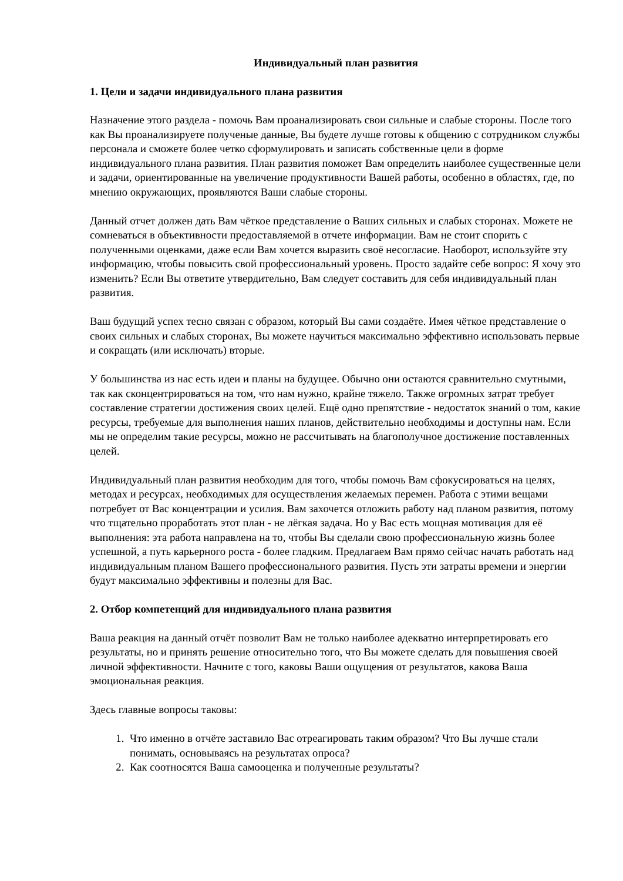Индивидуальный план развития
1. Цели и задачи индивидуального плана развития
Назначение этого раздела - помочь Вам проанализировать свои сильные и слабые стороны. После того как Вы проанализируете полученые данные, Вы будете лучше готовы к общению с сотрудником службы персонала и сможете более четко сформулировать и записать собственные цели в форме индивидуального плана развития. План развития поможет Вам определить наиболее существенные цели и задачи, ориентированные на увеличение продуктивности Вашей работы, особенно в областях, где, по мнению окружающих, проявляются Ваши слабые стороны.
Данный отчет должен дать Вам чёткое представление о Ваших сильных и слабых сторонах. Можете не сомневаться в объективности предоставляемой в отчете информации. Вам не стоит спорить с полученными оценками, даже если Вам хочется выразить своё несогласие. Наоборот, используйте эту информацию, чтобы повысить свой профессиональный уровень. Просто задайте себе вопрос: Я хочу это изменить? Если Вы ответите утвердительно, Вам следует составить для себя индивидуальный план развития.
Ваш будущий успех тесно связан с образом, который Вы сами создаёте. Имея чёткое представление о своих сильных и слабых сторонах, Вы можете научиться максимально эффективно использовать первые и сокращать (или исключать) вторые.
У большинства из нас есть идеи и планы на будущее. Обычно они остаются сравнительно смутными, так как сконцентрироваться на том, что нам нужно, крайне тяжело. Также огромных затрат требует составление стратегии достижения своих целей. Ещё одно препятствие - недостаток знаний о том, какие ресурсы, требуемые для выполнения наших планов, действительно необходимы и доступны нам. Если мы не определим такие ресурсы, можно не рассчитывать на благополучное достижение поставленных целей.
Индивидуальный план развития необходим для того, чтобы помочь Вам сфокусироваться на целях, методах и ресурсах, необходимых для осуществления желаемых перемен. Работа с этими вещами потребует от Вас концентрации и усилия. Вам захочется отложить работу над планом развития, потому что тщательно проработать этот план - не лёгкая задача. Но у Вас есть мощная мотивация для её выполнения: эта работа направлена на то, чтобы Вы сделали свою профессиональную жизнь более успешной, а путь карьерного роста - более гладким. Предлагаем Вам прямо сейчас начать работать над индивидуальным планом Вашего профессионального развития. Пусть эти затраты времени и энергии будут максимально эффективны и полезны для Вас.
2. Отбор компетенций для индивидуального плана развития
Ваша реакция на данный отчёт позволит Вам не только наиболее адекватно интерпретировать его результаты, но и принять решение относительно того, что Вы можете сделать для повышения своей личной эффективности. Начните с того, каковы Ваши ощущения от результатов, какова Ваша эмоциональная реакция.
Здесь главные вопросы таковы:
1. Что именно в отчёте заставило Вас отреагировать таким образом? Что Вы лучше стали понимать, основываясь на результатах опроса?
2. Как соотносятся Ваша самооценка и полученные результаты?